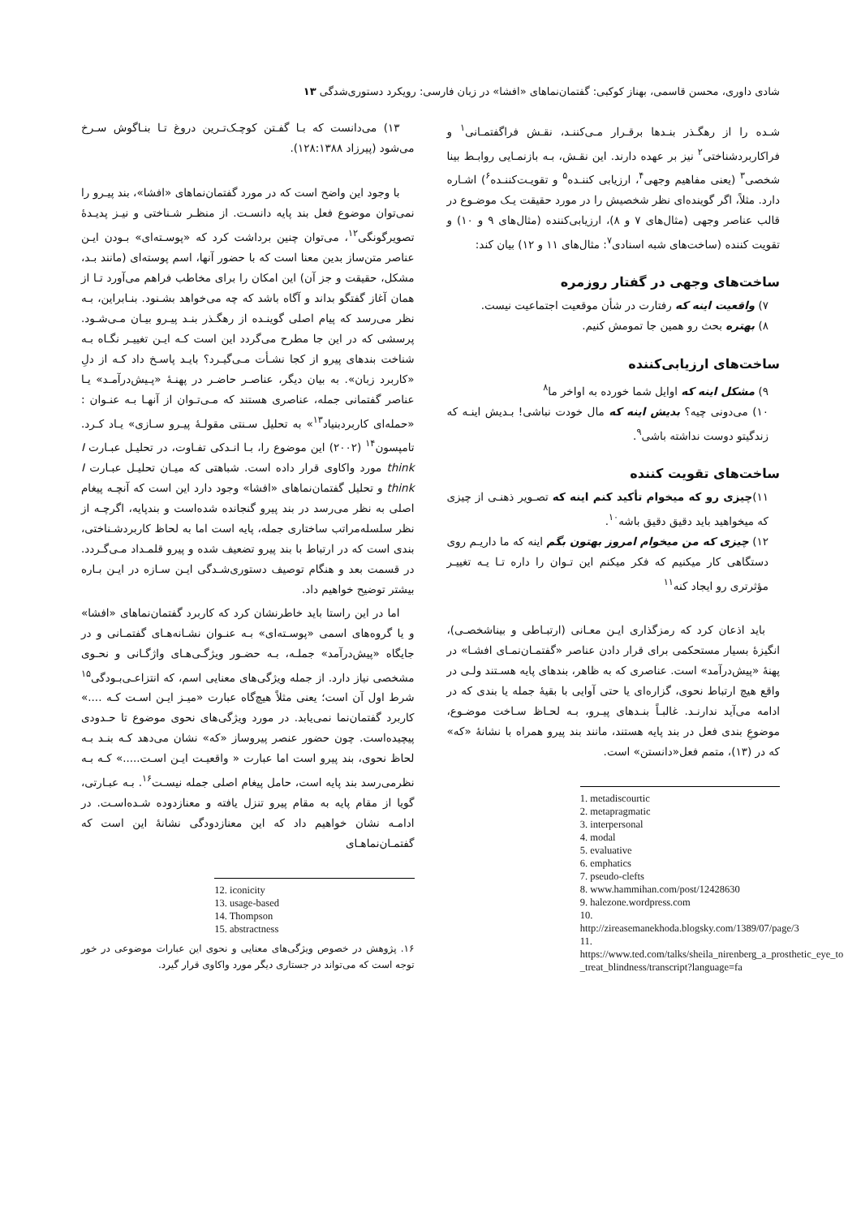شادی داوری، محسن قاسمی، بهناز کوکبی: گفتمان‌نماهای «افشا» در زبان فارسی: رویکرد دستوری‌شدگی ۱۳
شـده را از رهگـذر بنـدها برقـرار مـی‌کننـد، نقـش فراگفتمـانی<sup>۱</sup> و فراکاربردشناختی<sup>۲</sup> نیز بر عهده دارند. این نقـش، بـه بازنمـایی روابـط بینا شخصی<sup>۳</sup> (یعنی مفاهیم وجهی<sup>۴</sup>، ارزیابی کننـده<sup>۵</sup> و تقویـت‌کننـده<sup>۶</sup>) اشـاره دارد. مثلاً، اگر گوینده‌ای نظر شخصیش را در مورد حقیقت یـک موضـوع در قالب عناصر وجهی (مثال‌های ۷ و ۸)، ارزیابی‌کننده (مثال‌های ۹ و ۱۰) و تقویت کننده (ساخت‌های شبه اسنادی<sup>۷</sup>: مثال‌های ۱۱ و ۱۲) بیان کند:
ساخت‌های وجهی در گفتار روزمره
۷) واقعیت اینه که رفتارت در شأن موقعیت اجتماعیت نیست.
۸) بهتره بحث رو همین جا تمومش کنیم.
ساخت‌های ارزیابی‌کننده
۹) مشکل اینه که اوایل شما خورده به اواخر ما<sup>۸</sup>
۱۰) می‌دونی چیه؟ بدیش اینه که مال خودت نباشی! بـدیش اینـه که زندگیتو دوست نداشته باشی<sup>۹</sup>.
ساخت‌های تقویت کننده
۱۱)چیزی رو که میخوام تأکید کنم اینه که تصـویر ذهنـی از چیزی که میخواهید باید دقیق دقیق باشه<sup>۱۰</sup>.
۱۲) چیزی که من میخوام امروز بهتون بگم اینه که ما داریـم روی دستگاهی کار میکنیم که فکر میکنم این تـوان را داره تـا یـه تغییـر مؤثرتری رو ایجاد کنه<sup>۱۱</sup>
باید اذعان کرد که رمزگذاری ایـن معـانی (ارتبـاطی و بیناشخصـی)، انگیزهٔ بسیار مستحکمی برای قرار دادن عناصر «گفتمـان‌نمـای افشـا» در پهنهٔ «پیش‌درآمد» است. عناصری که به ظاهر، بندهای پایه هسـتند ولـی در واقع هیچ ارتباط نحوی، گزاره‌ای یا حتی آوایی با بقیهٔ جمله یا بندی که در ادامه می‌آید ندارنـد. غالبـاً بنـدهای پیـرو، بـه لحـاظ سـاخت موضـوع، موضوعِ بندی فعل در بند پایه هستند، مانند بند پیرو همراه با نشانهٔ «که» که در (۱۳)، متمم فعل«دانستن» است.
1. metadiscourtic
2. metapragmatic
3. interpersonal
4. modal
5. evaluative
6. emphatics
7. pseudo-clefts
8. www.hammihan.com/post/12428630
9. halezone.wordpress.com
10. http://zireasemanekhoda.blogsky.com/1389/07/page/3
11. https://www.ted.com/talks/sheila_nirenberg_a_prosthetic_eye_to _treat_blindness/transcript?language=fa
۱۳) می‌دانست که بـا گفـتن کوچـک‌تـرین دروغ تـا بنـاگوش سـرخ می‌شود (پیرزاد ۱۲۸:۱۳۸۸).
با وجود این واضح است که در مورد گفتمان‌نماهای «افشا»، بند پیـرو را نمی‌توان موضوع فعل بند پایه دانسـت. از منظـر شـناختی و نیـز پدیـدهٔ تصویرگونگی<sup>۱۲</sup>، می‌توان چنین برداشت کرد که «پوسـته‌ای» بـودن ایـن عناصر متن‌ساز بدین معنا است که با حضور آنها، اسم پوسته‌ای (مانند بـد، مشکل، حقیقت و جز آن) این امکان را برای مخاطب فراهم می‌آورد تـا از همان آغاز گفتگو بداند و آگاه باشد که چه می‌خواهد بشـنود. بنـابراین، بـه نظر می‌رسد که پیام اصلی گوینـده از رهگـذر بنـد پیـرو بیـان مـی‌شـود. پرسشی که در این جا مطرح می‌گردد این است کـه ایـن تغییـر نگـاه بـه شناخت بندهای پیرو از کجا نشـأت مـی‌گیـرد؟ بایـد پاسـخ داد کـه از دلِ «کاربرد زبان». به بیان دیگر، عناصـر حاضـر در پهنـهٔ «پـیش‌درآمـد» یـا عناصر گفتمانی جمله، عناصری هستند که مـی‌تـوان از آنهـا بـه عنـوان : «حمله‌ای کاربردبنیاد<sup>۱۳</sup>» به تحلیل سـنتی مقولـهٔ پیـرو سـازی» یـاد کـرد. تامپسون<sup>۱۴</sup> (۲۰۰۲) این موضوع را، بـا انـدکی تفـاوت، در تحلیـل عبـارت I think مورد واکاوی قرار داده است. شباهتی که میـان تحلیـل عبـارت I think و تحلیل گفتمان‌نماهای «افشا» وجود دارد این است که آنچـه پیغام اصلی به نظر می‌رسد در بند پیرو گنجانده شده‌است و بندپایه، اگرچـه از نظر سلسله‌مراتب ساختاری جمله، پایه است اما به لحاظ کاربردشـناختی، بندی است که در ارتباط با بند پیرو تضعیف شده و پیرو قلمـداد مـی‌گـردد. در قسمت بعد و هنگام توصیف دستوری‌شـدگی ایـن سـازه در ایـن بـاره بیشتر توضیح خواهیم داد.
اما در این راستا باید خاطرنشان کرد که کاربرد گفتمان‌نماهای «افشا» و یا گروه‌های اسمی «پوسـته‌ای» بـه عنـوان نشـانه‌هـای گفتمـانی و در جایگاه «پیش‌درآمد» جملـه، بـه حضـور ویژگـی‌هـای واژگـانی و نحـوی مشخصی نیاز دارد. از جمله ویژگی‌های معنایی اسم، که انتزاعـی‌بـودگی<sup>۱۵</sup> شرط اول آن است؛ یعنی مثلاً هیچ‌گاه عبارت «میـز ایـن اسـت کـه ....» کاربرد گفتمان‌نما نمی‌یابد. در مورد ویژگی‌های نحوی موضوع تا حـدودی پیچیده‌است. چون حضور عنصر پیروساز «که» نشان می‌دهد کـه بنـد بـه لحاظ نحوی، بند پیرو است اما عبارت « واقعیـت ایـن اسـت.....» کـه بـه نظرمی‌رسد بند پایه است، حامل پیغام اصلی جمله نیسـت<sup>۱۶</sup>. بـه عبـارتی، گویا از مقام پایه به مقام پیرو تنزل یافته و معنازدوده شـده‌اسـت. در ادامـه نشان خواهیم داد که این معنازدودگی نشانهٔ این است که گفتمـان‌نماهـای
12. iconicity
13. usage-based
14. Thompson
15. abstractness
۱۶. پژوهش در خصوص ویژگی‌های معنایی و نحوی این عبارات موضوعی در خور توجه است که می‌تواند در جستاری دیگر مورد واکاوی قرار گیرد.